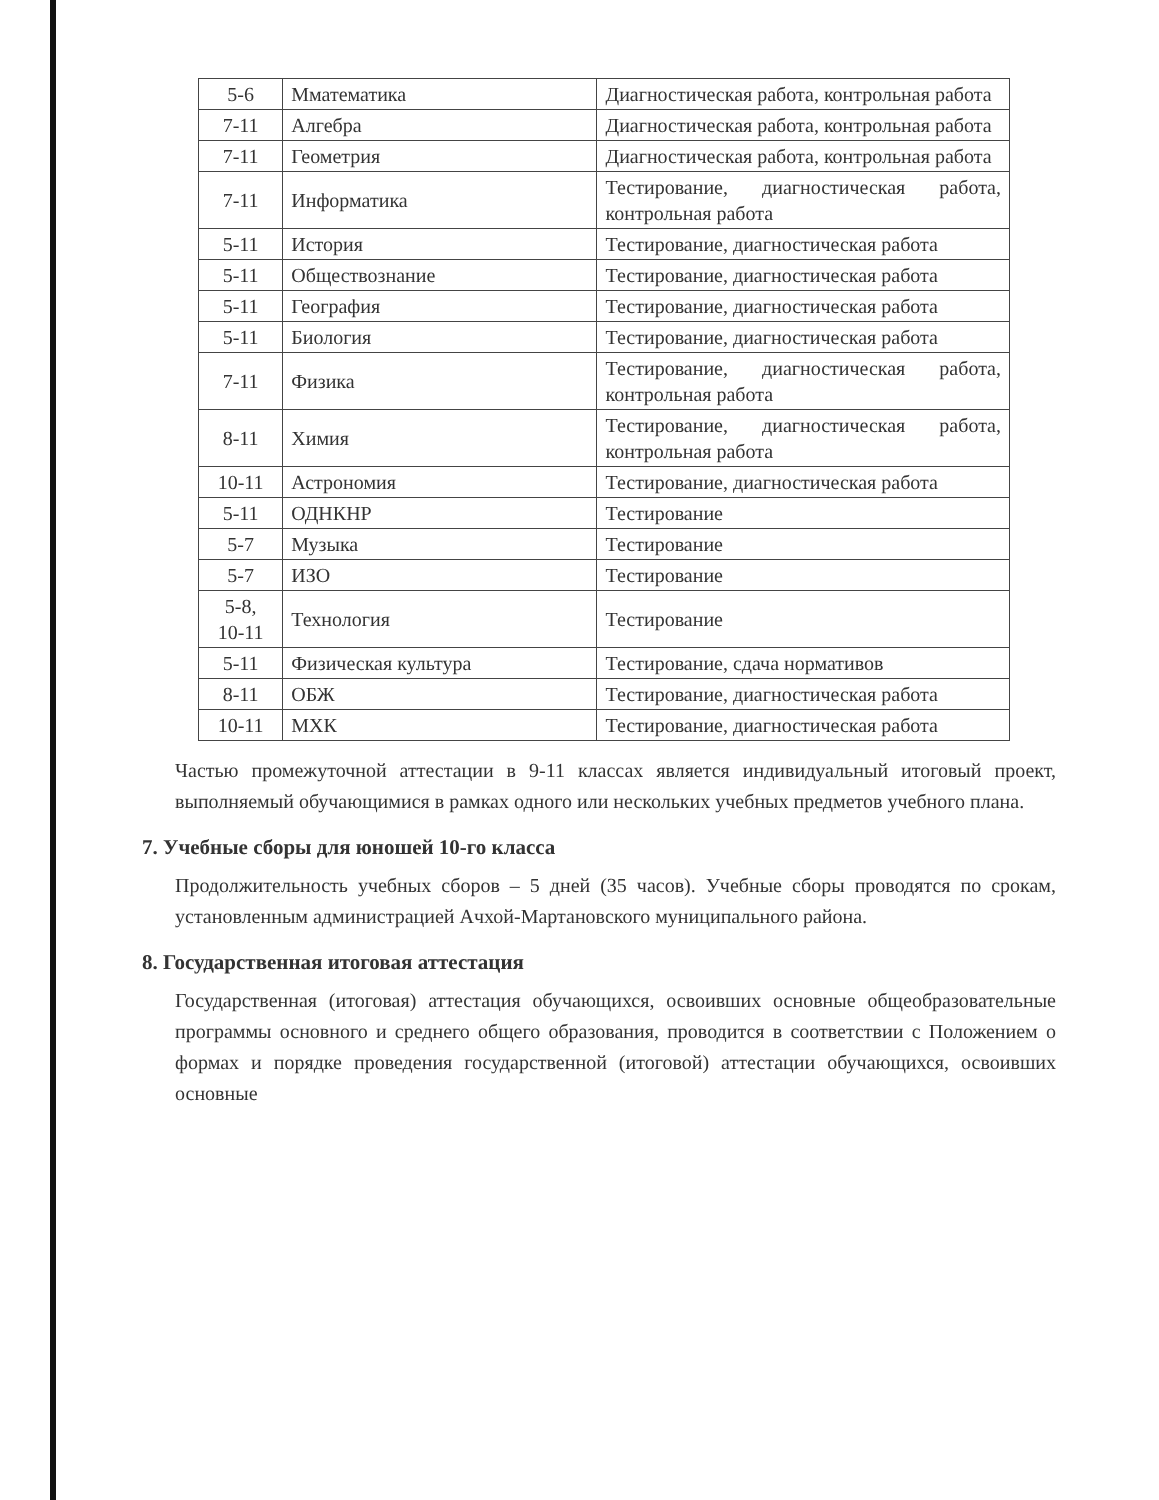| 5-6 | Мматематика | Диагностическая работа, контрольная работа |
| 7-11 | Алгебра | Диагностическая работа, контрольная работа |
| 7-11 | Геометрия | Диагностическая работа, контрольная работа |
| 7-11 | Информатика | Тестирование, диагностическая работа, контрольная работа |
| 5-11 | История | Тестирование, диагностическая работа |
| 5-11 | Обществознание | Тестирование, диагностическая работа |
| 5-11 | География | Тестирование, диагностическая работа |
| 5-11 | Биология | Тестирование, диагностическая работа |
| 7-11 | Физика | Тестирование, диагностическая работа, контрольная работа |
| 8-11 | Химия | Тестирование, диагностическая работа, контрольная работа |
| 10-11 | Астрономия | Тестирование, диагностическая работа |
| 5-11 | ОДНКНР | Тестирование |
| 5-7 | Музыка | Тестирование |
| 5-7 | ИЗО | Тестирование |
| 5-8, 10-11 | Технология | Тестирование |
| 5-11 | Физическая культура | Тестирование, сдача нормативов |
| 8-11 | ОБЖ | Тестирование, диагностическая работа |
| 10-11 | МХК | Тестирование, диагностическая работа |
Частью промежуточной аттестации в 9-11 классах является индивидуальный итоговый проект, выполняемый обучающимися в рамках одного или нескольких учебных предметов учебного плана.
7. Учебные сборы для юношей 10-го класса
Продолжительность учебных сборов – 5 дней (35 часов). Учебные сборы проводятся по срокам, установленным администрацией Ачхой-Мартановского муниципального района.
8. Государственная итоговая аттестация
Государственная (итоговая) аттестация обучающихся, освоивших основные общеобразовательные программы основного и среднего общего образования, проводится в соответствии с Положением о формах и порядке проведения государственной (итоговой) аттестации обучающихся, освоивших основные